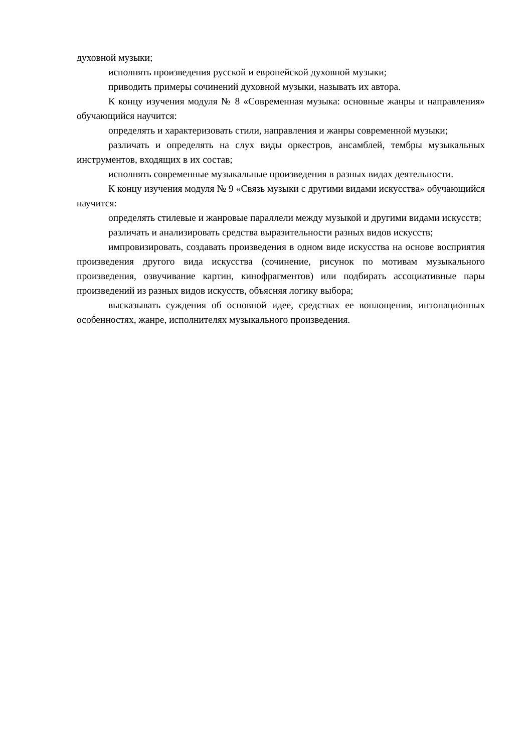духовной музыки;
исполнять произведения русской и европейской духовной музыки;
приводить примеры сочинений духовной музыки, называть их автора.
К концу изучения модуля № 8 «Современная музыка: основные жанры и направления» обучающийся научится:
определять и характеризовать стили, направления и жанры современной музыки;
различать и определять на слух виды оркестров, ансамблей, тембры музыкальных инструментов, входящих в их состав;
исполнять современные музыкальные произведения в разных видах деятельности.
К концу изучения модуля № 9 «Связь музыки с другими видами искусства» обучающийся научится:
определять стилевые и жанровые параллели между музыкой и другими видами искусств;
различать и анализировать средства выразительности разных видов искусств;
импровизировать, создавать произведения в одном виде искусства на основе восприятия произведения другого вида искусства (сочинение, рисунок по мотивам музыкального произведения, озвучивание картин, кинофрагментов) или подбирать ассоциативные пары произведений из разных видов искусств, объясняя логику выбора;
высказывать суждения об основной идее, средствах ее воплощения, интонационных особенностях, жанре, исполнителях музыкального произведения.